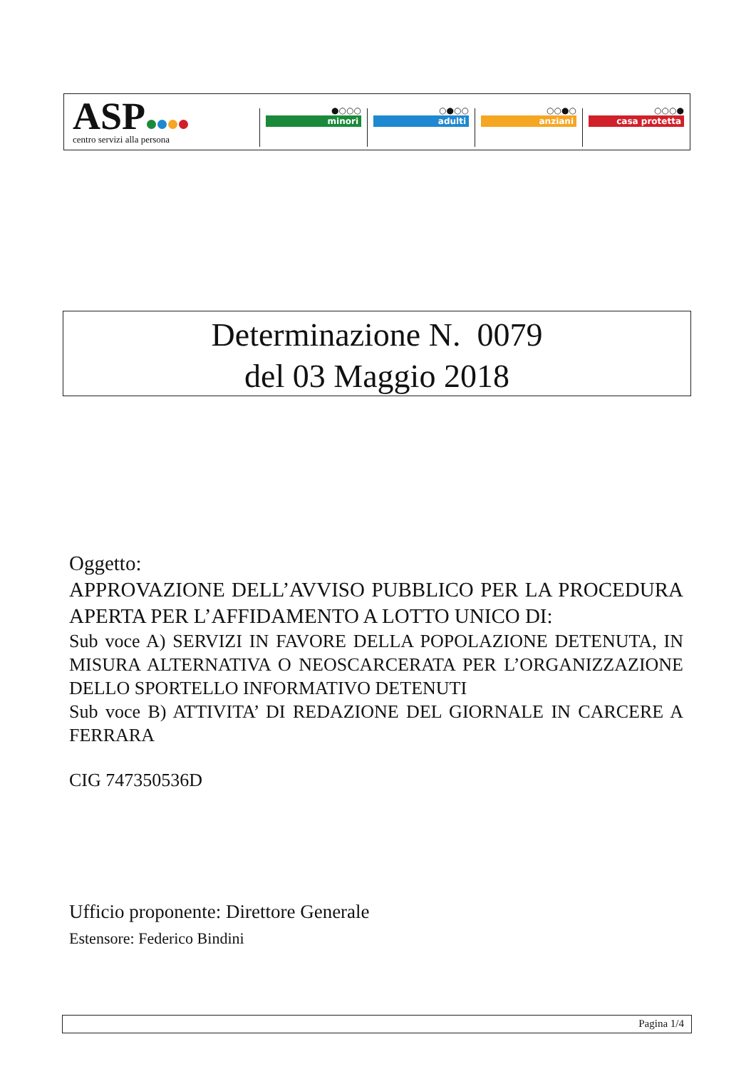ASP
centro servizi alla persona
●○○○
minori
○●○○
adulti
○○●○
anziani
○○○●
casa protetta
Determinazione N. 0079
del 03 Maggio 2018
Oggetto:
APPROVAZIONE DELL’AVVISO PUBBLICO PER LA PROCEDURA APERTA PER L’AFFIDAMENTO A LOTTO UNICO DI:
Sub voce A) SERVIZI IN FAVORE DELLA POPOLAZIONE DETENUTA, IN MISURA ALTERNATIVA O NEOSCARCERATA PER L’ORGANIZZAZIONE DELLO SPORTELLO INFORMATIVO DETENUTI
Sub voce B) ATTIVITA’ DI REDAZIONE DEL GIORNALE IN CARCERE A FERRARA
CIG 747350536D
Ufficio proponente: Direttore Generale
Estensore: Federico Bindini
Pagina 1/4